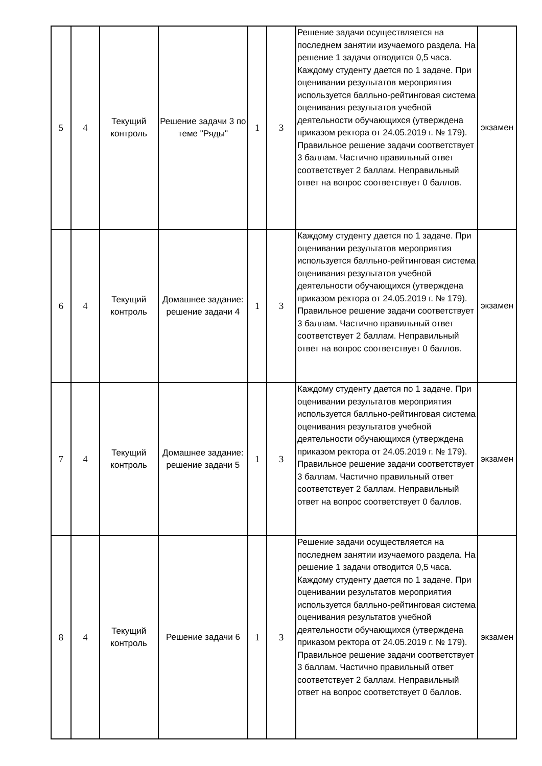| 5 | 4 | Текущий контроль | Решение задачи 3 по теме "Ряды" | 1 | 3 | Решение задачи осуществляется на последнем занятии изучаемого раздела. На решение 1 задачи отводится 0,5 часа. Каждому студенту дается по 1 задаче. При оценивании результатов мероприятия используется балльно-рейтинговая система оценивания результатов учебной деятельности обучающихся (утверждена приказом ректора от 24.05.2019 г. № 179). Правильное решение задачи соответствует 3 баллам. Частично правильный ответ соответствует 2 баллам. Неправильный ответ на вопрос соответствует 0 баллов. | экзамен |
| 6 | 4 | Текущий контроль | Домашнее задание: решение задачи 4 | 1 | 3 | Каждому студенту дается по 1 задаче. При оценивании результатов мероприятия используется балльно-рейтинговая система оценивания результатов учебной деятельности обучающихся (утверждена приказом ректора от 24.05.2019 г. № 179). Правильное решение задачи соответствует 3 баллам. Частично правильный ответ соответствует 2 баллам. Неправильный ответ на вопрос соответствует 0 баллов. | экзамен |
| 7 | 4 | Текущий контроль | Домашнее задание: решение задачи 5 | 1 | 3 | Каждому студенту дается по 1 задаче. При оценивании результатов мероприятия используется балльно-рейтинговая система оценивания результатов учебной деятельности обучающихся (утверждена приказом ректора от 24.05.2019 г. № 179). Правильное решение задачи соответствует 3 баллам. Частично правильный ответ соответствует 2 баллам. Неправильный ответ на вопрос соответствует 0 баллов. | экзамен |
| 8 | 4 | Текущий контроль | Решение задачи 6 | 1 | 3 | Решение задачи осуществляется на последнем занятии изучаемого раздела. На решение 1 задачи отводится 0,5 часа. Каждому студенту дается по 1 задаче. При оценивании результатов мероприятия используется балльно-рейтинговая система оценивания результатов учебной деятельности обучающихся (утверждена приказом ректора от 24.05.2019 г. № 179). Правильное решение задачи соответствует 3 баллам. Частично правильный ответ соответствует 2 баллам. Неправильный ответ на вопрос соответствует 0 баллов. | экзамен |